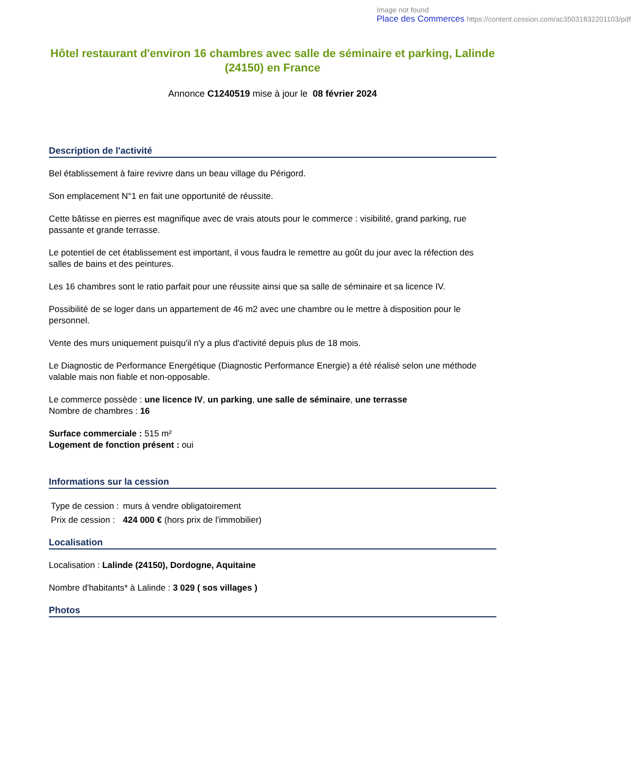Image not found
Place des Commerces https://content.cession.com/ac35031832201103/pdf
Hôtel restaurant d'environ 16 chambres avec salle de séminaire et parking, Lalinde (24150) en France
Annonce C1240519 mise à jour le 08 février 2024
Description de l'activité
Bel établissement à faire revivre dans un beau village du Périgord.
Son emplacement N°1 en fait une opportunité de réussite.
Cette bâtisse en pierres est magnifique avec de vrais atouts pour le commerce : visibilité, grand parking, rue passante et grande terrasse.
Le potentiel de cet établissement est important, il vous faudra le remettre au goût du jour avec la réfection des salles de bains et des peintures.
Les 16 chambres sont le ratio parfait pour une réussite ainsi que sa salle de séminaire et sa licence IV.
Possibilité de se loger dans un appartement de 46 m2 avec une chambre ou le mettre à disposition pour le personnel.
Vente des murs uniquement puisqu'il n'y a plus d'activité depuis plus de 18 mois.
Le Diagnostic de Performance Energétique (Diagnostic Performance Energie) a été réalisé selon une méthode valable mais non fiable et non-opposable.
Le commerce possède : une licence IV, un parking, une salle de séminaire, une terrasse
Nombre de chambres : 16
Surface commerciale : 515 m²
Logement de fonction présent : oui
Informations sur la cession
| Type de cession : | murs à vendre obligatoirement |
| Prix de cession : | 424 000 € (hors prix de l'immobilier) |
Localisation
Localisation : Lalinde (24150), Dordogne, Aquitaine
Nombre d'habitants* à Lalinde : 3 029 ( sos villages )
Photos